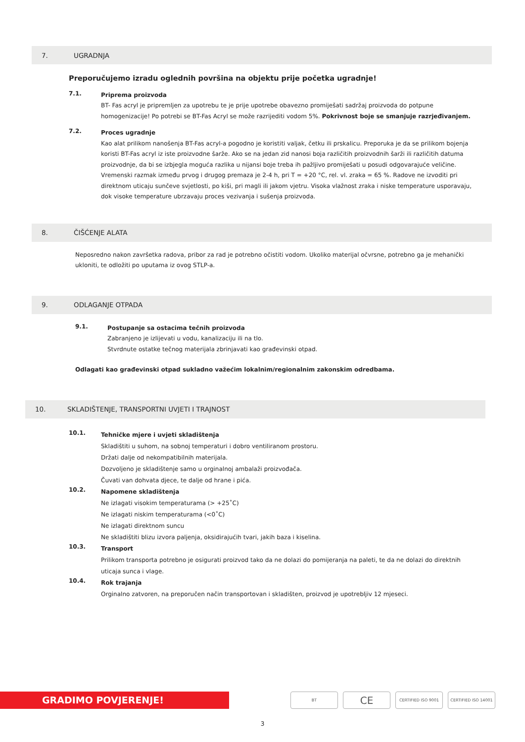7. UGRADNJA
Preporučujemo izradu oglednih površina na objektu prije početka ugradnje!
7.1.
Priprema proizvoda
BT- Fas acryl je pripremljen za upotrebu te je prije upotrebe obavezno promiješati sadržaj proizvoda do potpune homogenizacije! Po potrebi se BT-Fas Acryl se može razrijediti vodom 5%. Pokrivnost boje se smanjuje razrjeđivanjem.
7.2.
Proces ugradnje
Kao alat prilikom nanošenja BT-Fas acryl-a pogodno je koristiti valjak, četku ili prskalicu. Preporuka je da se prilikom bojenja koristi BT-Fas acryl iz iste proizvodne šarže. Ako se na jedan zid nanosi boja različitih proizvodnih šarži ili različitih datuma proizvodnje, da bi se izbjegla moguća razlika u nijansi boje treba ih pažljivo promiješati u posudi odgovarajuće veličine. Vremenski razmak između prvog i drugog premaza je 2-4 h, pri T = +20 °C, rel. vl. zraka = 65 %. Radove ne izvoditi pri direktnom uticaju sunčeve svjetlosti, po kiši, pri magli ili jakom vjetru. Visoka vlažnost zraka i niske temperature usporavaju, dok visoke temperature ubrzavaju proces vezivanja i sušenja proizvoda.
8. ČIŠĆENJE ALATA
Neposredno nakon završetka radova, pribor za rad je potrebno očistiti vodom. Ukoliko materijal očvrsne, potrebno ga je mehanički ukloniti, te odložiti po uputama iz ovog STLP-a.
9. ODLAGANJE OTPADA
9.1.
Postupanje sa ostacima tečnih proizvoda
Zabranjeno je izlijevati u vodu, kanalizaciju ili na tlo.
Stvrdnute ostatke tečnog materijala zbrinjavati kao građevinski otpad.
Odlagati kao građevinski otpad sukladno važećim lokalnim/regionalnim zakonskim odredbama.
10. SKLADIŠTENJE, TRANSPORTNI UVJETI I TRAJNOST
10.1.
Tehničke mjere i uvjeti skladištenja
Skladištiti u suhom, na sobnoj temperaturi i dobro ventiliranom prostoru.
Držati dalje od nekompatibilnih materijala.
Dozvoljeno je skladištenje samo u orginalnoj ambalaži proizvođača.
Čuvati van dohvata djece, te dalje od hrane i pića.
10.2.
Napomene skladištenja
Ne izlagati visokim temperaturama (> +25˚C)
Ne izlagati niskim temperaturama (<0˚C)
Ne izlagati direktnom suncu
Ne skladištiti blizu izvora paljenja, oksidirajućih tvari, jakih baza i kiselina.
10.3.
Transport
Prilikom transporta potrebno je osigurati proizvod tako da ne dolazi do pomijeranja na paleti, te da ne dolazi do direktnih uticaja sunca i vlage.
10.4.
Rok trajanja
Orginalno zatvoren, na preporučen način transportovan i skladišten, proizvod je upotrebljiv 12 mjeseci.
GRADIMO POVJERENJE!
BT
CE
CERTIFIED ISO 9001 CERTIFIED ISO 14001
3